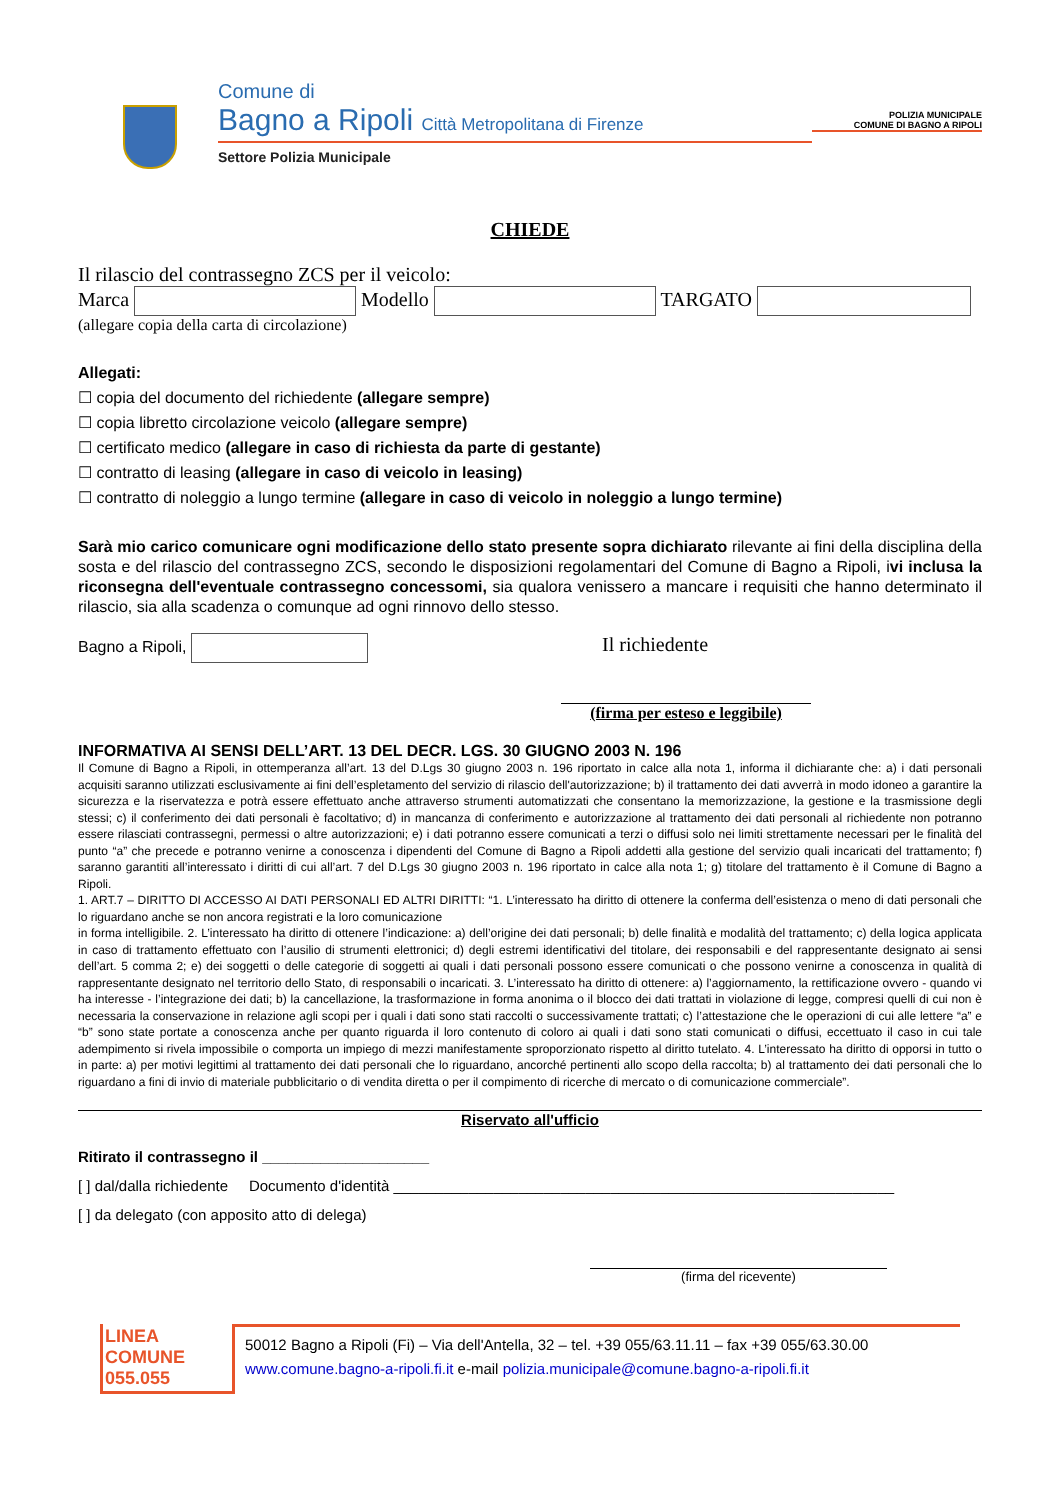Comune di
Bagno a Ripoli Città Metropolitana di Firenze
Settore Polizia Municipale
POLIZIA MUNICIPALE
COMUNE DI BAGNO A RIPOLI
CHIEDE
Il rilascio del contrassegno ZCS per il veicolo:
Marca Modello TARGATO
(allegare copia della carta di circolazione)
Allegati:
☐ copia del documento del richiedente (allegare sempre)
☐ copia libretto circolazione veicolo (allegare sempre)
☐ certificato medico (allegare in caso di richiesta da parte di gestante)
☐ contratto di leasing (allegare in caso di veicolo in leasing)
☐ contratto di noleggio a lungo termine (allegare in caso di veicolo in noleggio a lungo termine)
Sarà mio carico comunicare ogni modificazione dello stato presente sopra dichiarato rilevante ai fini della disciplina della sosta e del rilascio del contrassegno ZCS, secondo le disposizioni regolamentari del Comune di Bagno a Ripoli, ivi inclusa la riconsegna dell'eventuale contrassegno concessomi, sia qualora venissero a mancare i requisiti che hanno determinato il rilascio, sia alla scadenza o comunque ad ogni rinnovo dello stesso.
Bagno a Ripoli,
Il richiedente
(firma per esteso e leggibile)
INFORMATIVA AI SENSI DELL’ART. 13 DEL DECR. LGS. 30 GIUGNO 2003 N. 196
Il Comune di Bagno a Ripoli, in ottemperanza all’art. 13 del D.Lgs 30 giugno 2003 n. 196 riportato in calce alla nota 1, informa il dichiarante che: a) i dati personali acquisiti saranno utilizzati esclusivamente ai fini dell’espletamento del servizio di rilascio dell'autorizzazione; b) il trattamento dei dati avverrà in modo idoneo a garantire la sicurezza e la riservatezza e potrà essere effettuato anche attraverso strumenti automatizzati che consentano la memorizzazione, la gestione e la trasmissione degli stessi; c) il conferimento dei dati personali è facoltativo; d) in mancanza di conferimento e autorizzazione al trattamento dei dati personali al richiedente non potranno essere rilasciati contrassegni, permessi o altre autorizzazioni; e) i dati potranno essere comunicati a terzi o diffusi solo nei limiti strettamente necessari per le finalità del punto “a” che precede e potranno venirne a conoscenza i dipendenti del Comune di Bagno a Ripoli addetti alla gestione del servizio quali incaricati del trattamento; f) saranno garantiti all’interessato i diritti di cui all’art. 7 del D.Lgs 30 giugno 2003 n. 196 riportato in calce alla nota 1; g) titolare del trattamento è il Comune di Bagno a Ripoli.
1. ART.7 – DIRITTO DI ACCESSO AI DATI PERSONALI ED ALTRI DIRITTI: “1. L’interessato ha diritto di ottenere la conferma dell’esistenza o meno di dati personali che lo riguardano anche se non ancora registrati e la loro comunicazione
in forma intelligibile. 2. L’interessato ha diritto di ottenere l’indicazione: a) dell’origine dei dati personali; b) delle finalità e modalità del trattamento; c) della logica applicata in caso di trattamento effettuato con l’ausilio di strumenti elettronici; d) degli estremi identificativi del titolare, dei responsabili e del rappresentante designato ai sensi dell’art. 5 comma 2; e) dei soggetti o delle categorie di soggetti ai quali i dati personali possono essere comunicati o che possono venirne a conoscenza in qualità di rappresentante designato nel territorio dello Stato, di responsabili o incaricati. 3. L’interessato ha diritto di ottenere: a) l’aggiornamento, la rettificazione ovvero - quando vi ha interesse - l’integrazione dei dati; b) la cancellazione, la trasformazione in forma anonima o il blocco dei dati trattati in violazione di legge, compresi quelli di cui non è necessaria la conservazione in relazione agli scopi per i quali i dati sono stati raccolti o successivamente trattati; c) l’attestazione che le operazioni di cui alle lettere “a” e “b” sono state portate a conoscenza anche per quanto riguarda il loro contenuto di coloro ai quali i dati sono stati comunicati o diffusi, eccettuato il caso in cui tale adempimento si rivela impossibile o comporta un impiego di mezzi manifestamente sproporzionato rispetto al diritto tutelato. 4. L’interessato ha diritto di opporsi in tutto o in parte: a) per motivi legittimi al trattamento dei dati personali che lo riguardano, ancorché pertinenti allo scopo della raccolta; b) al trattamento dei dati personali che lo riguardano a fini di invio di materiale pubblicitario o di vendita diretta o per il compimento di ricerche di mercato o di comunicazione commerciale”.
Riservato all'ufficio
Ritirato il contrassegno il ____________________
[ ] dal/dalla richiedente Documento d'identità ____________________________________________________________
[ ] da delegato (con apposito atto di delega)
(firma del ricevente)
LINEA
COMUNE
055.055
50012 Bagno a Ripoli (Fi) – Via dell'Antella, 32 – tel. +39 055/63.11.11 – fax +39 055/63.30.00
www.comune.bagno-a-ripoli.fi.it e-mail polizia.municipale@comune.bagno-a-ripoli.fi.it